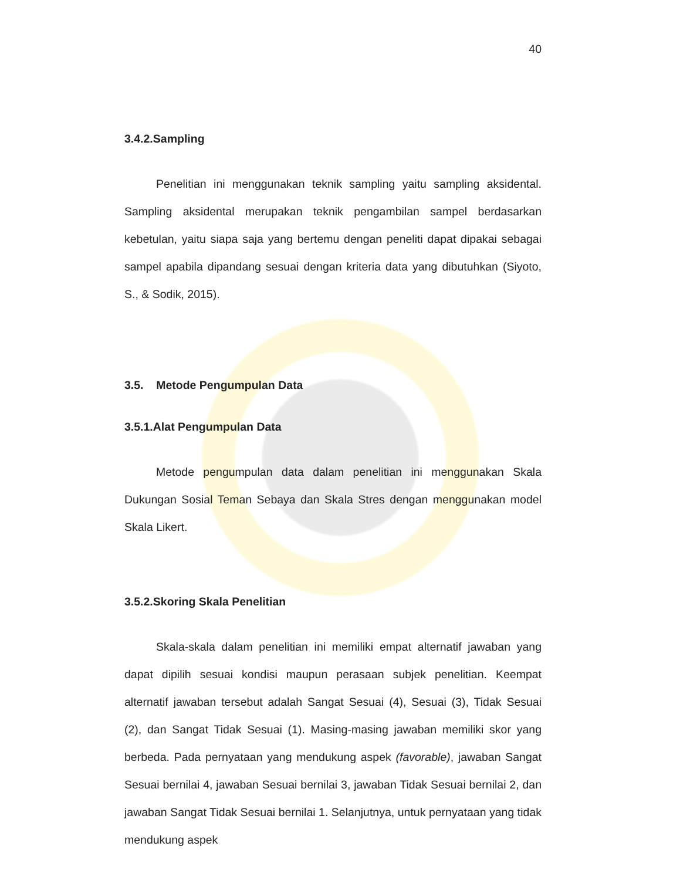40
3.4.2.Sampling
Penelitian ini menggunakan teknik sampling yaitu sampling aksidental. Sampling aksidental merupakan teknik pengambilan sampel berdasarkan kebetulan, yaitu siapa saja yang bertemu dengan peneliti dapat dipakai sebagai sampel apabila dipandang sesuai dengan kriteria data yang dibutuhkan (Siyoto, S., & Sodik, 2015).
3.5. Metode Pengumpulan Data
3.5.1.Alat Pengumpulan Data
Metode pengumpulan data dalam penelitian ini menggunakan Skala Dukungan Sosial Teman Sebaya dan Skala Stres dengan menggunakan model Skala Likert.
3.5.2.Skoring Skala Penelitian
Skala-skala dalam penelitian ini memiliki empat alternatif jawaban yang dapat dipilih sesuai kondisi maupun perasaan subjek penelitian. Keempat alternatif jawaban tersebut adalah Sangat Sesuai (4), Sesuai (3), Tidak Sesuai (2), dan Sangat Tidak Sesuai (1). Masing-masing jawaban memiliki skor yang berbeda. Pada pernyataan yang mendukung aspek (favorable), jawaban Sangat Sesuai bernilai 4, jawaban Sesuai bernilai 3, jawaban Tidak Sesuai bernilai 2, dan jawaban Sangat Tidak Sesuai bernilai 1. Selanjutnya, untuk pernyataan yang tidak mendukung aspek